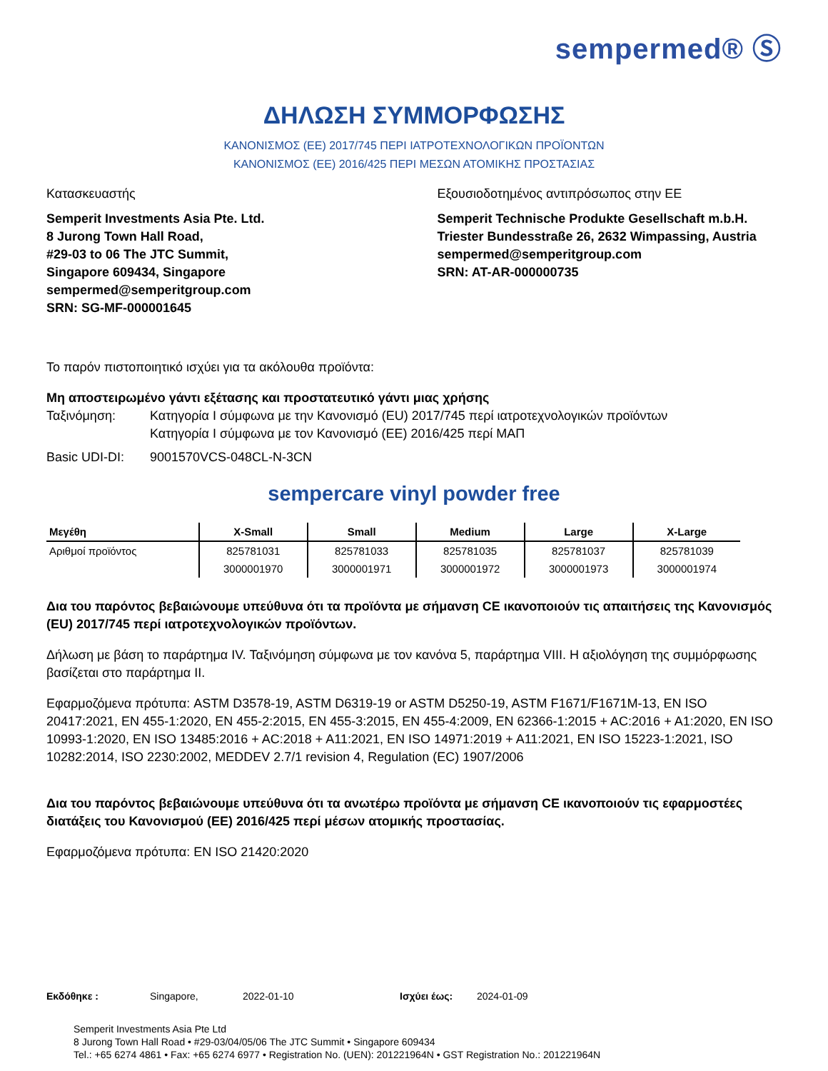sempermed® Ⓢ
ΔΗΛΩΣΗ ΣΥΜΜΟΡΦΩΣΗΣ
ΚΑΝΟΝΙΣΜΟΣ (ΕΕ) 2017/745 ΠΕΡΙ ΙΑΤΡΟΤΕΧΝΟΛΟΓΙΚΩΝ ΠΡΟΪΟΝΤΩΝ
ΚΑΝΟΝΙΣΜΟΣ (ΕΕ) 2016/425 ΠΕΡΙ ΜΕΣΩΝ ΑΤΟΜΙΚΗΣ ΠΡΟΣΤΑΣΙΑΣ
Κατασκευαστής
Semperit Investments Asia Pte. Ltd.
8 Jurong Town Hall Road,
#29-03 to 06 The JTC Summit,
Singapore 609434, Singapore
sempermed@semperitgroup.com
SRN: SG-MF-000001645
Εξουσιοδοτημένος αντιπρόσωπος στην ΕΕ
Semperit Technische Produkte Gesellschaft m.b.H.
Triester Bundesstraße 26, 2632 Wimpassing, Austria
sempermed@semperitgroup.com
SRN: AT-AR-000000735
Το παρόν πιστοποιητικό ισχύει για τα ακόλουθα προϊόντα:
Μη αποστειρωμένο γάντι εξέτασης και προστατευτικό γάντι μιας χρήσης
Ταξινόμηση: Κατηγορία I σύμφωνα με την Κανονισμό (EU) 2017/745 περί ιατροτεχνολογικών προϊόντων
Κατηγορία I σύμφωνα με τον Κανονισμό (ΕΕ) 2016/425 περί ΜΑΠ
Basic UDI-DI: 9001570VCS-048CL-N-3CN
sempercare vinyl powder free
| Μεγέθη | X-Small | Small | Medium | Large | X-Large |
| --- | --- | --- | --- | --- | --- |
| Αριθμοί προϊόντος | 825781031 | 825781033 | 825781035 | 825781037 | 825781039 |
| | 3000001970 | 3000001971 | 3000001972 | 3000001973 | 3000001974 |
Δια του παρόντος βεβαιώνουμε υπεύθυνα ότι τα προϊόντα με σήμανση CE ικανοποιούν τις απαιτήσεις της Κανονισμός (EU) 2017/745 περί ιατροτεχνολογικών προϊόντων.
Δήλωση με βάση το παράρτημα IV. Ταξινόμηση σύμφωνα με τον κανόνα 5, παράρτημα VIII. Η αξιολόγηση της συμμόρφωσης βασίζεται στο παράρτημα II.
Εφαρμοζόμενα πρότυπα: ASTM D3578-19, ASTM D6319-19 or ASTM D5250-19, ASTM F1671/F1671M-13, EN ISO 20417:2021, EN 455-1:2020, EN 455-2:2015, EN 455-3:2015, EN 455-4:2009, EN 62366-1:2015 + AC:2016 + A1:2020, EN ISO 10993-1:2020, EN ISO 13485:2016 + AC:2018 + A11:2021, EN ISO 14971:2019 + A11:2021, EN ISO 15223-1:2021, ISO 10282:2014, ISO 2230:2002, MEDDEV 2.7/1 revision 4, Regulation (EC) 1907/2006
Δια του παρόντος βεβαιώνουμε υπεύθυνα ότι τα ανωτέρω προϊόντα με σήμανση CE ικανοποιούν τις εφαρμοστέες διατάξεις του Κανονισμού (ΕΕ) 2016/425 περί μέσων ατομικής προστασίας.
Εφαρμοζόμενα πρότυπα: EN ISO 21420:2020
Εκδόθηκε : Singapore, 2022-01-10 Ισχύει έως: 2024-01-09
Semperit Investments Asia Pte Ltd
8 Jurong Town Hall Road • #29-03/04/05/06 The JTC Summit • Singapore 609434
Tel.: +65 6274 4861 • Fax: +65 6274 6977 • Registration No. (UEN): 201221964N • GST Registration No.: 201221964N